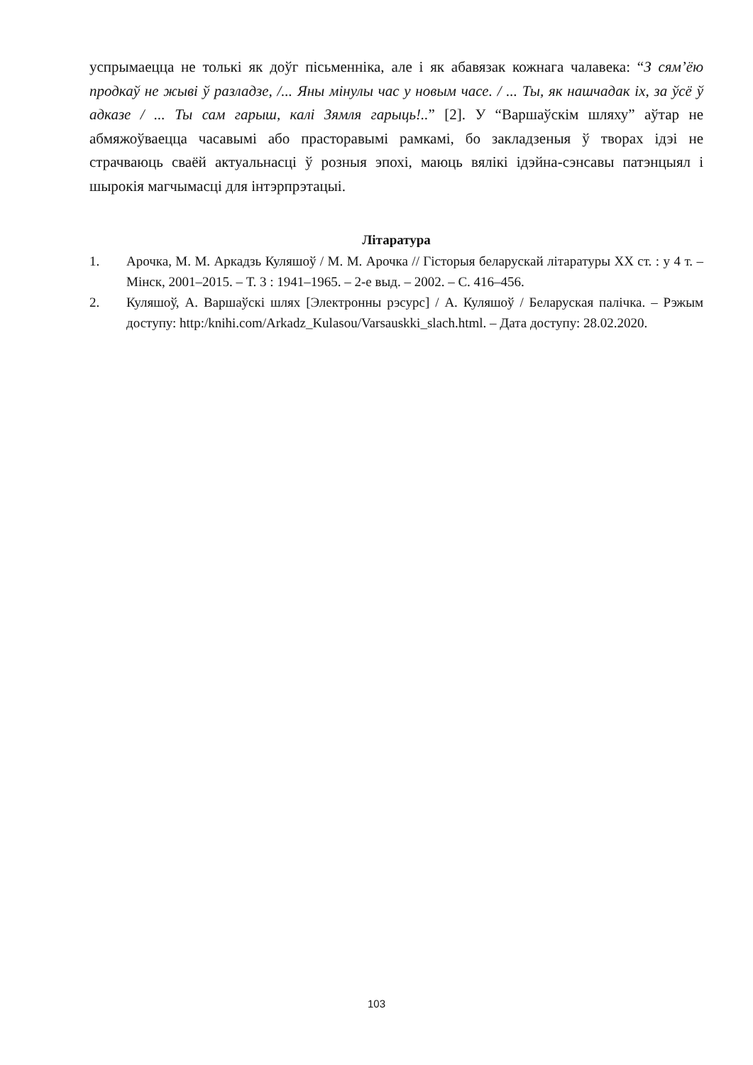успрымаецца не толькі як доўг пісьменніка, але і як абавязак кожнага чалавека: “З сям’ёю продкаў не жыві ў разладзе, /... Яны мінулы час у новым часе. / ... Ты, як нашчадак іх, за ўсё ў адказе / ... Ты сам гарыш, калі Зямля гарыць!..” [2]. У “Варшаўскім шляху” аўтар не абмяжоўваецца часавымі або прасторавымі рамкамі, бо закладзеныя ў творах ідэі не страчваюць сваёй актуальнасці ў розныя эпохі, маюць вялікі ідэйна-сэнсавы патэнцыял і шырокія магчымасці для інтэрпрэтацыі.
Літаратура
1. Арочка, М. М. Аркадзь Куляшоў / М. М. Арочка // Гісторыя беларускай літаратуры ХХ ст. : у 4 т. – Мінск, 2001–2015. – Т. 3 : 1941–1965. – 2-е выд. – 2002. – С. 416–456.
2. Куляшоў, А. Варшаўскі шлях [Электронны рэсурс] / А. Куляшоў / Беларуская палічка. – Рэжым доступу: http:/knihi.com/Arkadz_Kulasou/Varsauskki_slach.html. – Дата доступу: 28.02.2020.
103